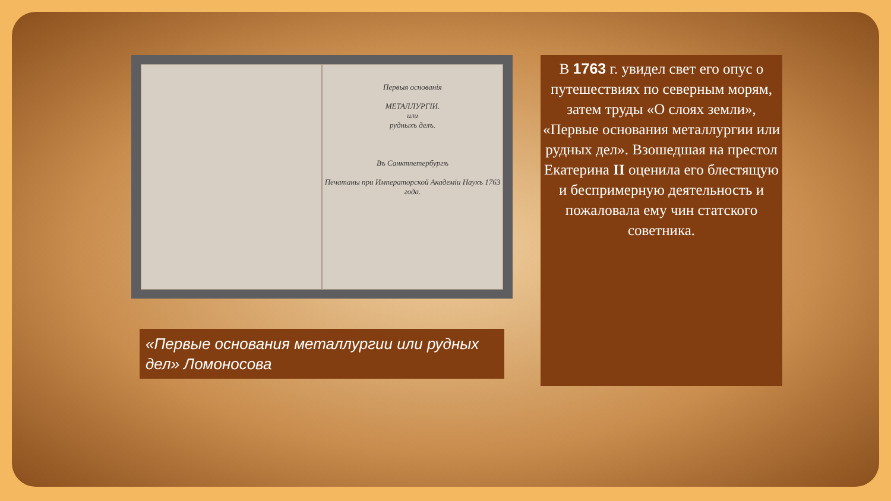Первыя основанія
МЕТАЛЛУРГІИ.
или
рудныхъ делъ.
Въ Санктпетербургѣ
Печатаны при Императорской Академіи Наукъ 1763 года.
«Первые основания металлургии или рудных дел» Ломоносова
В 1763 г. увидел свет его опус о путешествиях по северным морям, затем труды «О слоях земли», «Первые основания металлургии или рудных дел». Взошедшая на престол Екатерина II оценила его блестящую и беспримерную деятельность и пожаловала ему чин статского советника.